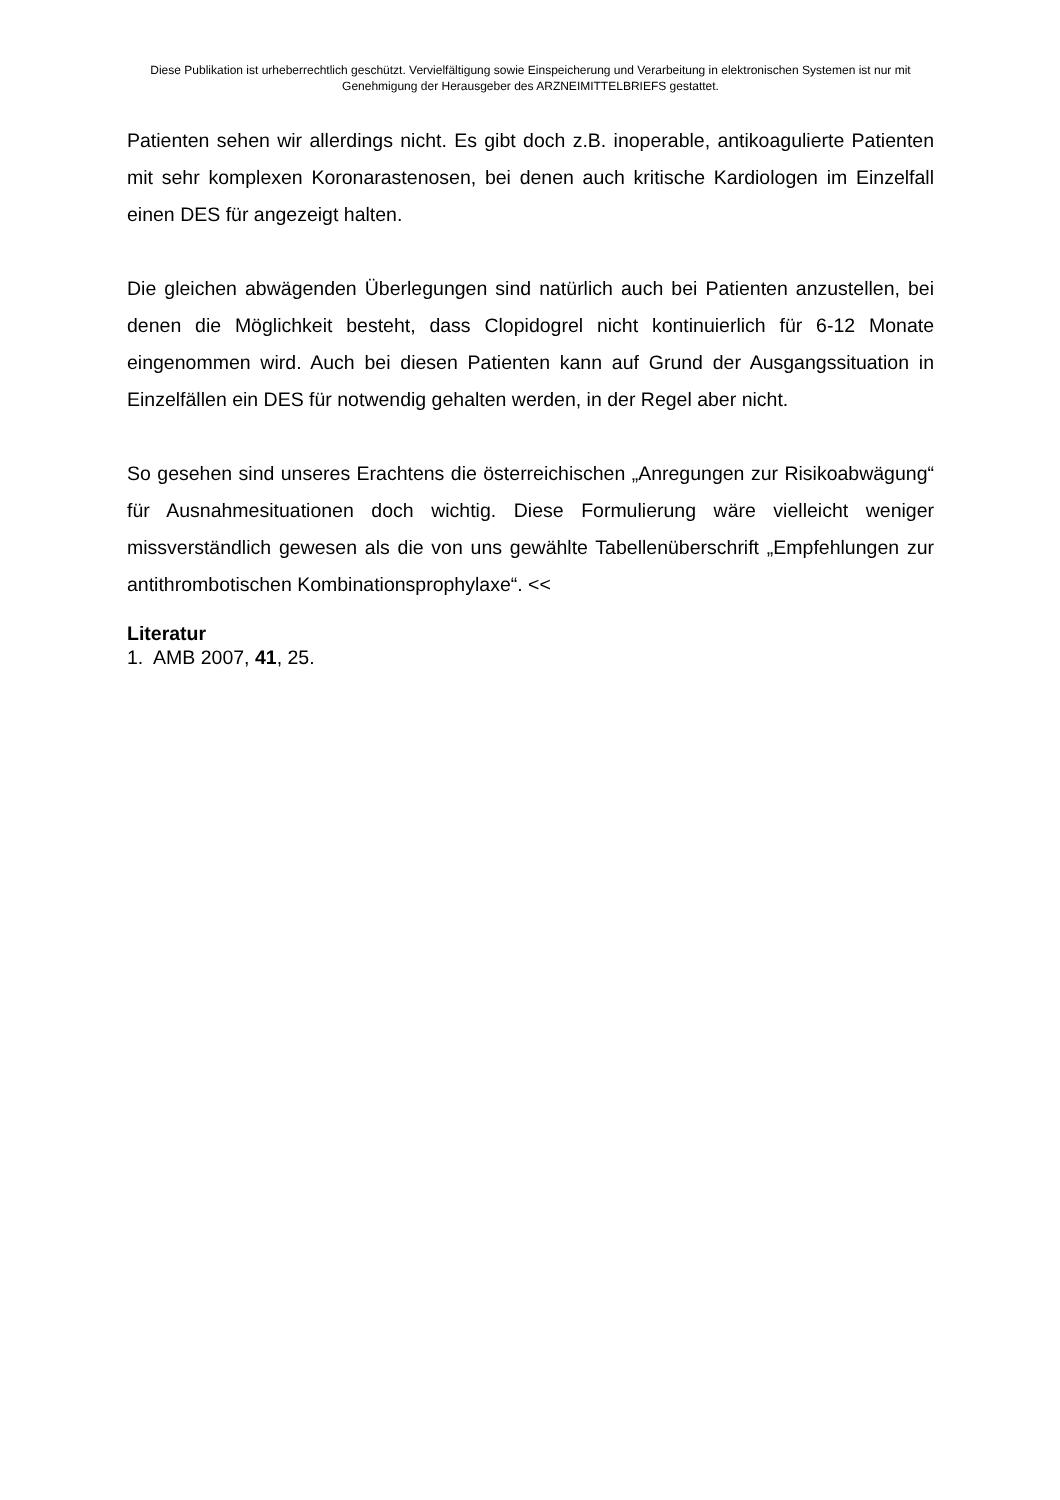Diese Publikation ist urheberrechtlich geschützt. Vervielfältigung sowie Einspeicherung und Verarbeitung in elektronischen Systemen ist nur mit Genehmigung der Herausgeber des ARZNEIMITTELBRIEFS gestattet.
Patienten sehen wir allerdings nicht. Es gibt doch z.B. inoperable, antikoagulierte Patienten mit sehr komplexen Koronarastenosen, bei denen auch kritische Kardiologen im Einzelfall einen DES für angezeigt halten.
Die gleichen abwägenden Überlegungen sind natürlich auch bei Patienten anzustellen, bei denen die Möglichkeit besteht, dass Clopidogrel nicht kontinuierlich für 6-12 Monate eingenommen wird. Auch bei diesen Patienten kann auf Grund der Ausgangssituation in Einzelfällen ein DES für notwendig gehalten werden, in der Regel aber nicht.
So gesehen sind unseres Erachtens die österreichischen „Anregungen zur Risikoabwägung“ für Ausnahmesituationen doch wichtig. Diese Formulierung wäre vielleicht weniger missverständlich gewesen als die von uns gewählte Tabellenüberschrift „Empfehlungen zur antithrombotischen Kombinationsprophylaxe“. <<
Literatur
1. AMB 2007, 41, 25.